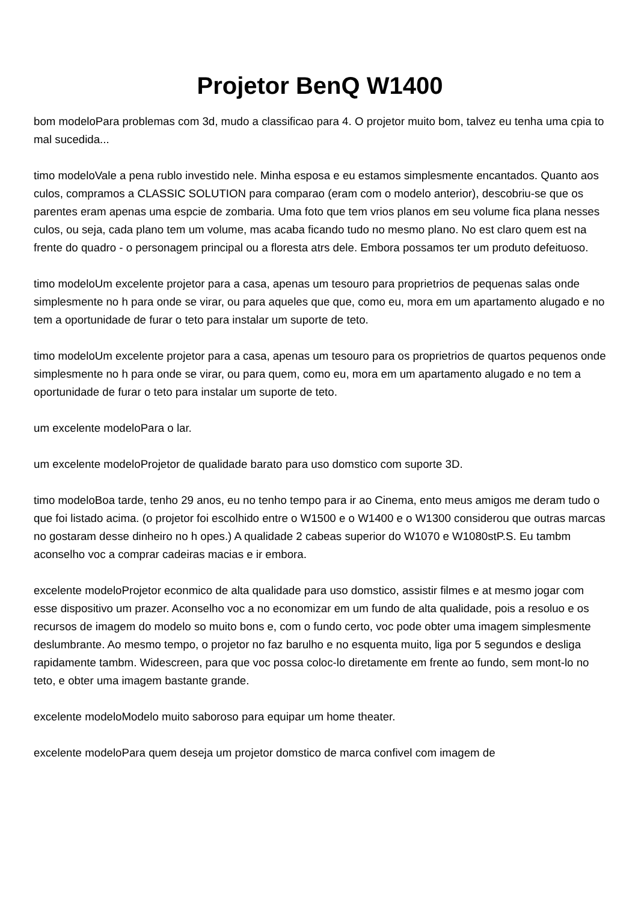Projetor BenQ W1400
bom modeloPara problemas com 3d, mudo a classificao para 4. O projetor muito bom, talvez eu tenha uma cpia to mal sucedida...
timo modeloVale a pena rublo investido nele. Minha esposa e eu estamos simplesmente encantados. Quanto aos culos, compramos a CLASSIC SOLUTION para comparao (eram com o modelo anterior), descobriu-se que os parentes eram apenas uma espcie de zombaria. Uma foto que tem vrios planos em seu volume fica plana nesses culos, ou seja, cada plano tem um volume, mas acaba ficando tudo no mesmo plano. No est claro quem est na frente do quadro - o personagem principal ou a floresta atrs dele. Embora possamos ter um produto defeituoso.
timo modeloUm excelente projetor para a casa, apenas um tesouro para proprietrios de pequenas salas onde simplesmente no h para onde se virar, ou para aqueles que que, como eu, mora em um apartamento alugado e no tem a oportunidade de furar o teto para instalar um suporte de teto.
timo modeloUm excelente projetor para a casa, apenas um tesouro para os proprietrios de quartos pequenos onde simplesmente no h para onde se virar, ou para quem, como eu, mora em um apartamento alugado e no tem a oportunidade de furar o teto para instalar um suporte de teto.
um excelente modeloPara o lar.
um excelente modeloProjetor de qualidade barato para uso domstico com suporte 3D.
timo modeloBoa tarde, tenho 29 anos, eu no tenho tempo para ir ao Cinema, ento meus amigos me deram tudo o que foi listado acima. (o projetor foi escolhido entre o W1500 e o W1400 e o W1300 considerou que outras marcas no gostaram desse dinheiro no h opes.) A qualidade 2 cabeas superior do W1070 e W1080stP.S. Eu tambm aconselho voc a comprar cadeiras macias e ir embora.
excelente modeloProjetor econmico de alta qualidade para uso domstico, assistir filmes e at mesmo jogar com esse dispositivo um prazer. Aconselho voc a no economizar em um fundo de alta qualidade, pois a resoluo e os recursos de imagem do modelo so muito bons e, com o fundo certo, voc pode obter uma imagem simplesmente deslumbrante. Ao mesmo tempo, o projetor no faz barulho e no esquenta muito, liga por 5 segundos e desliga rapidamente tambm. Widescreen, para que voc possa coloc-lo diretamente em frente ao fundo, sem mont-lo no teto, e obter uma imagem bastante grande.
excelente modeloModelo muito saboroso para equipar um home theater.
excelente modeloPara quem deseja um projetor domstico de marca confivel com imagem de